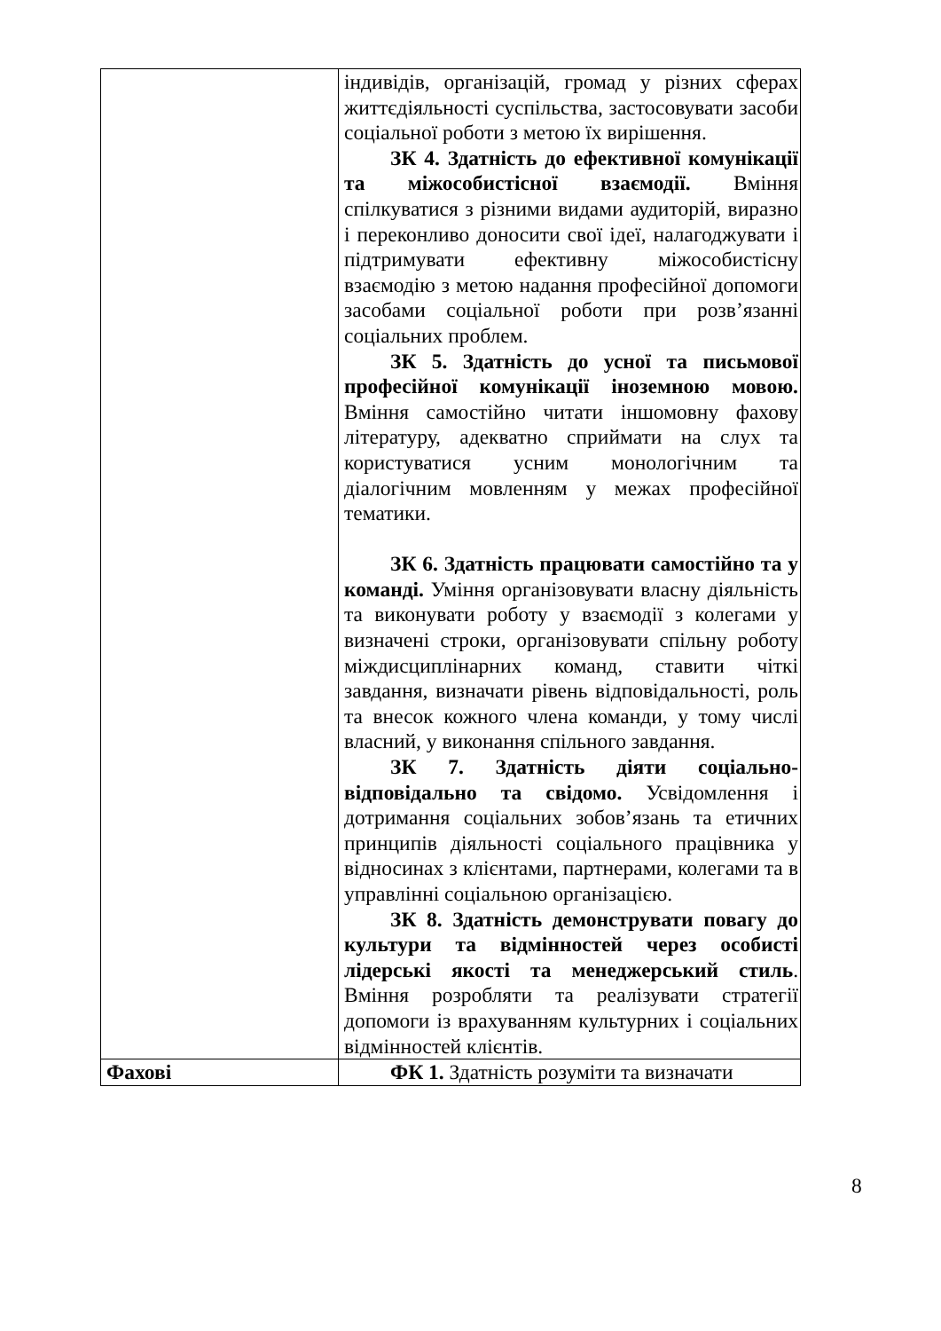| | індивідів, організацій, громад у різних сферах життєдіяльності суспільства, застосовувати засоби соціальної роботи з метою їх вирішення. ЗК 4. Здатність до ефективної комунікації та міжособистісної взаємодії. Вміння спілкуватися з різними видами аудиторій, виразно і переконливо доносити свої ідеї, налагоджувати і підтримувати ефективну міжособистісну взаємодію з метою надання професійної допомоги засобами соціальної роботи при розв’язанні соціальних проблем. ЗК 5. Здатність до усної та письмової професійної комунікації іноземною мовою. Вміння самостійно читати іншомовну фахову літературу, адекватно сприймати на слух та користуватися усним монологічним та діалогічним мовленням у межах професійної тематики. ЗК 6. Здатність працювати самостійно та у команді. Уміння організовувати власну діяльність та виконувати роботу у взаємодії з колегами у визначені строки, організовувати спільну роботу міждисциплінарних команд, ставити чіткі завдання, визначати рівень відповідальності, роль та внесок кожного члена команди, у тому числі власний, у виконання спільного завдання. ЗК 7. Здатність діяти соціально-відповідально та свідомо. Усвідомлення і дотримання соціальних зобов’язань та етичних принципів діяльності соціального працівника у відносинах з клієнтами, партнерами, колегами та в управлінні соціальною організацією. ЗК 8. Здатність демонструвати повагу до культури та відмінностей через особисті лідерські якості та менеджерський стиль . Вміння розробляти та реалізувати стратегії допомоги із врахуванням культурних і соціальних відмінностей клієнтів. |
| Фахові | ФК 1. Здатність розуміти та визначати |
8